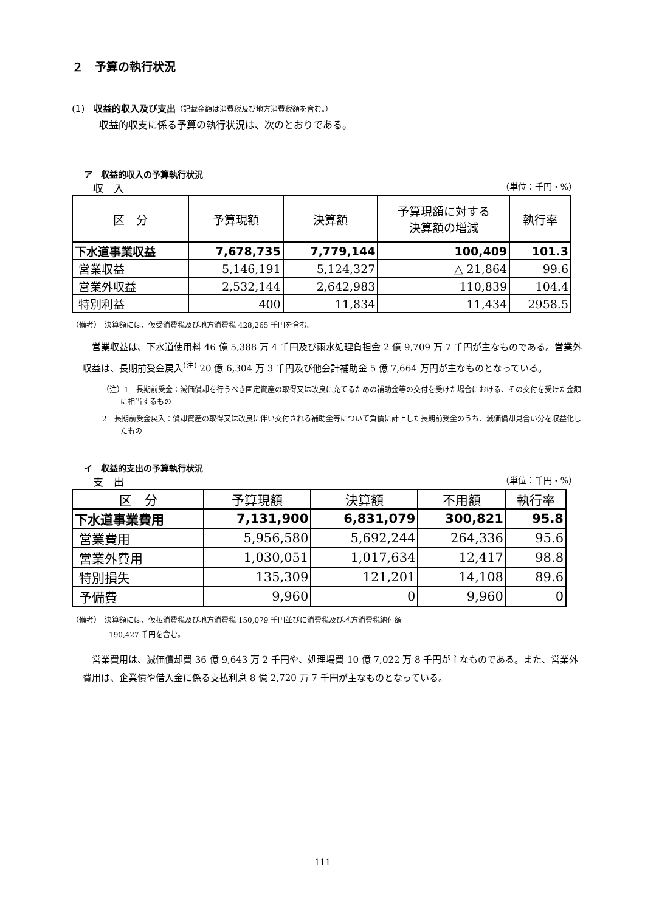２　予算の執行状況
(1)　収益的収入及び支出（記載金額は消費税及び地方消費税額を含む。）
収益的収支に係る予算の執行状況は、次のとおりである。
ア　収益的収入の予算執行状況
収　入 （単位：千円・%）
| 区 分 | 予算現額 | 決算額 | 予算現額に対する 決算額の増減 | 執行率 |
| --- | --- | --- | --- | --- |
| 下水道事業収益 | 7,678,735 | 7,779,144 | 100,409 | 101.3 |
| 営業収益 | 5,146,191 | 5,124,327 | △ 21,864 | 99.6 |
| 営業外収益 | 2,532,144 | 2,642,983 | 110,839 | 104.4 |
| 特別利益 | 400 | 11,834 | 11,434 | 2958.5 |
（備考）　決算額には、仮受消費税及び地方消費税 428,265 千円を含む。
営業収益は、下水道使用料 46 億 5,388 万 4 千円及び雨水処理負担金 2 億 9,709 万 7 千円が主なものである。営業外収益は、長期前受金戻入<sup>(注)</sup> 20 億 6,304 万 3 千円及び他会計補助金 5 億 7,664 万円が主なものとなっている。
（注）1　長期前受金：減価償却を行うべき固定資産の取得又は改良に充てるための補助金等の交付を受けた場合における、その交付を受けた金額に相当するもの
2　長期前受金戻入：償却資産の取得又は改良に伴い交付される補助金等について負債に計上した長期前受金のうち、減価償却見合い分を収益化したもの
イ　収益的支出の予算執行状況
支　出 （単位：千円・%）
| 区 分 | 予算現額 | 決算額 | 不用額 | 執行率 |
| --- | --- | --- | --- | --- |
| 下水道事業費用 | 7,131,900 | 6,831,079 | 300,821 | 95.8 |
| 営業費用 | 5,956,580 | 5,692,244 | 264,336 | 95.6 |
| 営業外費用 | 1,030,051 | 1,017,634 | 12,417 | 98.8 |
| 特別損失 | 135,309 | 121,201 | 14,108 | 89.6 |
| 予備費 | 9,960 | 0 | 9,960 | 0 |
（備考）　決算額には、仮払消費税及び地方消費税 150,079 千円並びに消費税及び地方消費税納付額
190,427 千円を含む。
営業費用は、減価償却費 36 億 9,643 万 2 千円や、処理場費 10 億 7,022 万 8 千円が主なものである。また、営業外費用は、企業債や借入金に係る支払利息 8 億 2,720 万 7 千円が主なものとなっている。
111